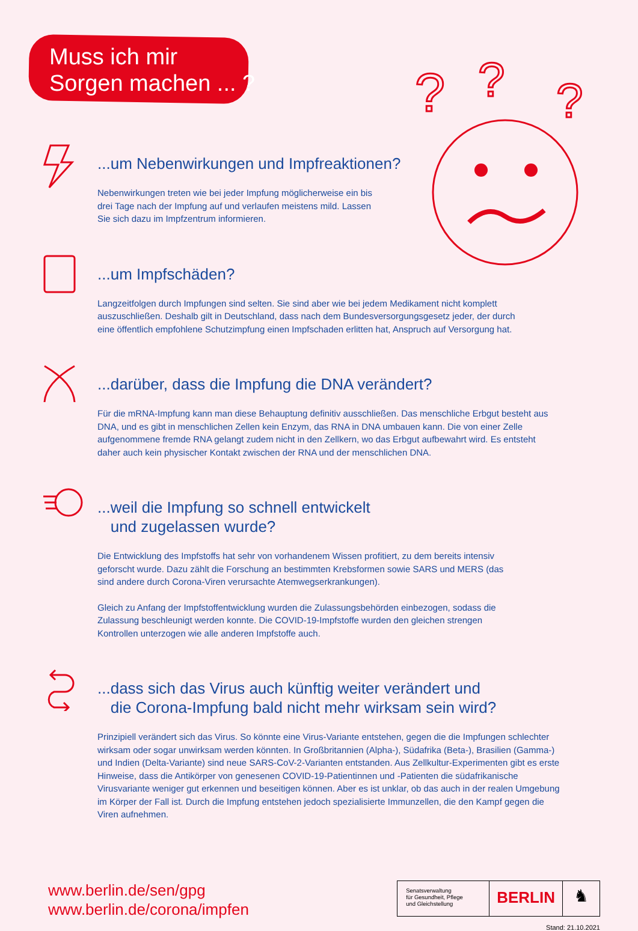Muss ich mir
Sorgen machen ... ?
?
?
?
...um Nebenwirkungen und Impfreaktionen?
Nebenwirkungen treten wie bei jeder Impfung möglicherweise ein bis drei Tage nach der Impfung auf und verlaufen meistens mild. Lassen Sie sich dazu im Impfzentrum informieren.
...um Impfschäden?
Langzeitfolgen durch Impfungen sind selten. Sie sind aber wie bei jedem Medikament nicht komplett auszuschließen. Deshalb gilt in Deutschland, dass nach dem Bundesversorgungsgesetz jeder, der durch eine öffentlich empfohlene Schutzimpfung einen Impfschaden erlitten hat, Anspruch auf Versorgung hat.
...darüber, dass die Impfung die DNA verändert?
Für die mRNA-Impfung kann man diese Behauptung definitiv ausschließen. Das menschliche Erbgut besteht aus DNA, und es gibt in menschlichen Zellen kein Enzym, das RNA in DNA umbauen kann. Die von einer Zelle aufgenommene fremde RNA gelangt zudem nicht in den Zellkern, wo das Erbgut aufbewahrt wird. Es entsteht daher auch kein physischer Kontakt zwischen der RNA und der menschlichen DNA.
...weil die Impfung so schnell entwickelt
und zugelassen wurde?
Die Entwicklung des Impfstoffs hat sehr von vorhandenem Wissen profitiert, zu dem bereits intensiv geforscht wurde. Dazu zählt die Forschung an bestimmten Krebsformen sowie SARS und MERS (das sind andere durch Corona-Viren verursachte Atemwegserkrankungen).
Gleich zu Anfang der Impfstoffentwicklung wurden die Zulassungsbehörden einbezogen, sodass die Zulassung beschleunigt werden konnte. Die COVID-19-Impfstoffe wurden den gleichen strengen Kontrollen unterzogen wie alle anderen Impfstoffe auch.
...dass sich das Virus auch künftig weiter verändert und
die Corona-Impfung bald nicht mehr wirksam sein wird?
Prinzipiell verändert sich das Virus. So könnte eine Virus-Variante entstehen, gegen die die Impfungen schlechter wirksam oder sogar unwirksam werden könnten. In Großbritannien (Alpha-), Südafrika (Beta-), Brasilien (Gamma-) und Indien (Delta-Variante) sind neue SARS-CoV-2-Varianten entstanden. Aus Zellkultur-Experimenten gibt es erste Hinweise, dass die Antikörper von genesenen COVID-19-Patientinnen und -Patienten die südafrikanische Virusvariante weniger gut erkennen und beseitigen können. Aber es ist unklar, ob das auch in der realen Umgebung im Körper der Fall ist. Durch die Impfung entstehen jedoch spezialisierte Immunzellen, die den Kampf gegen die Viren aufnehmen.
www.berlin.de/sen/gpg
www.berlin.de/corona/impfen
Senatsverwaltung
für Gesundheit, Pflege
und Gleichstellung
BERLIN
♞
Stand: 21.10.2021